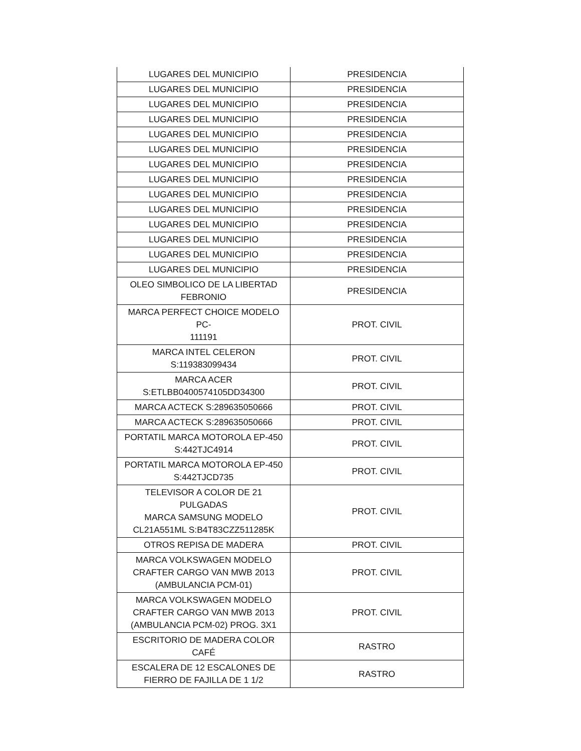| LUGARES DEL MUNICIPIO | PRESIDENCIA |
| LUGARES DEL MUNICIPIO | PRESIDENCIA |
| LUGARES DEL MUNICIPIO | PRESIDENCIA |
| LUGARES DEL MUNICIPIO | PRESIDENCIA |
| LUGARES DEL MUNICIPIO | PRESIDENCIA |
| LUGARES DEL MUNICIPIO | PRESIDENCIA |
| LUGARES DEL MUNICIPIO | PRESIDENCIA |
| LUGARES DEL MUNICIPIO | PRESIDENCIA |
| LUGARES DEL MUNICIPIO | PRESIDENCIA |
| LUGARES DEL MUNICIPIO | PRESIDENCIA |
| LUGARES DEL MUNICIPIO | PRESIDENCIA |
| LUGARES DEL MUNICIPIO | PRESIDENCIA |
| LUGARES DEL MUNICIPIO | PRESIDENCIA |
| LUGARES DEL MUNICIPIO | PRESIDENCIA |
| OLEO SIMBOLICO DE LA LIBERTAD FEBRONIO | PRESIDENCIA |
| MARCA PERFECT CHOICE MODELO PC- 111191 | PROT. CIVIL |
| MARCA INTEL CELERON S:119383099434 | PROT. CIVIL |
| MARCA ACER S:ETLBB0400574105DD34300 | PROT. CIVIL |
| MARCA ACTECK S:289635050666 | PROT. CIVIL |
| MARCA ACTECK S:289635050666 | PROT. CIVIL |
| PORTATIL MARCA MOTOROLA EP-450 S:442TJC4914 | PROT. CIVIL |
| PORTATIL MARCA MOTOROLA EP-450 S:442TJCD735 | PROT. CIVIL |
| TELEVISOR A COLOR DE 21 PULGADAS MARCA SAMSUNG MODELO CL21A551ML S:B4T83CZZ511285K | PROT. CIVIL |
| OTROS REPISA DE MADERA | PROT. CIVIL |
| MARCA VOLKSWAGEN MODELO CRAFTER CARGO VAN MWB 2013 (AMBULANCIA PCM-01) | PROT. CIVIL |
| MARCA VOLKSWAGEN MODELO CRAFTER CARGO VAN MWB 2013 (AMBULANCIA PCM-02) PROG. 3X1 | PROT. CIVIL |
| ESCRITORIO DE MADERA COLOR CAFÉ | RASTRO |
| ESCALERA DE 12 ESCALONES DE FIERRO DE FAJILLA DE 1 1/2 | RASTRO |